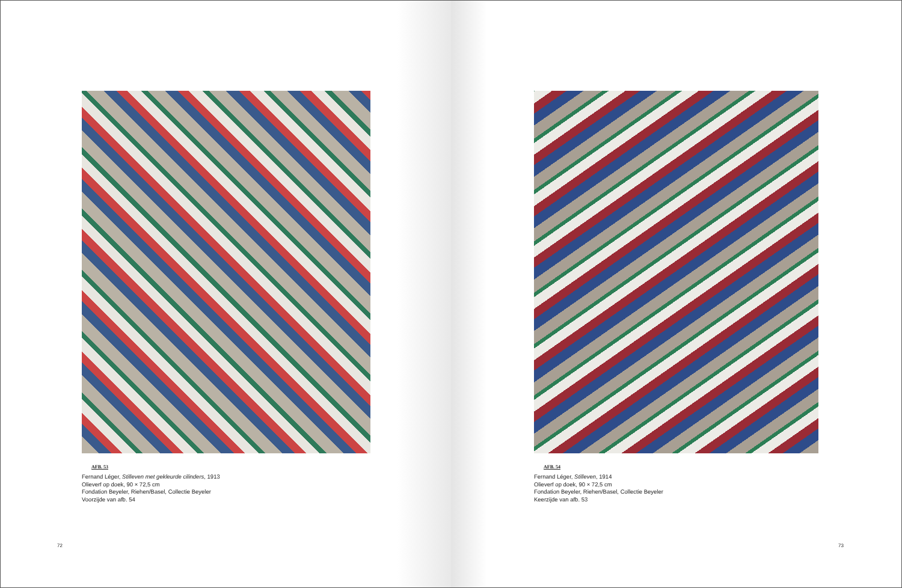AFB. 53
Fernand Léger, Stilleven met gekleurde cilinders, 1913
Olieverf op doek, 90 × 72,5 cm
Fondation Beyeler, Riehen/Basel, Collectie Beyeler
Voorzijde van afb. 54
72
AFB. 54
Fernand Léger, Stilleven, 1914
Olieverf op doek, 90 × 72,5 cm
Fondation Beyeler, Riehen/Basel, Collectie Beyeler
Keerzijde van afb. 53
73